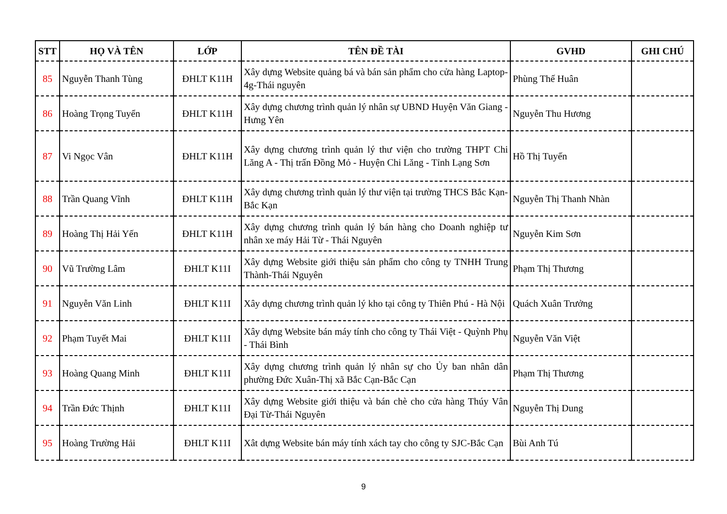| STT | HỌ VÀ TÊN | LỚP | TÊN ĐỀ TÀI | GVHD | GHI CHÚ |
| --- | --- | --- | --- | --- | --- |
| 85 | Nguyễn Thanh Tùng | ĐHLT K11H | Xây dựng Website quảng bá và bán sản phẩm cho cửa hàng Laptop-4g-Thái nguyên | Phùng Thế Huân | |
| 86 | Hoàng Trọng Tuyển | ĐHLT K11H | Xây dựng chương trình quản lý nhân sự UBND Huyện Văn Giang - Hưng Yên | Nguyễn Thu Hương | |
| 87 | Vi Ngọc Vân | ĐHLT K11H | Xây dựng chương trình quản lý thư viện cho trường THPT Chi Lăng A - Thị trấn Đồng Mỏ - Huyện Chi Lăng - Tỉnh Lạng Sơn | Hồ Thị Tuyến | |
| 88 | Trần Quang Vĩnh | ĐHLT K11H | Xây dựng chương trình quản lý thư viện tại trường THCS Bắc Kạn- Bắc Kạn | Nguyễn Thị Thanh Nhàn | |
| 89 | Hoàng Thị Hải Yến | ĐHLT K11H | Xây dựng chương trình quản lý bán hàng cho Doanh nghiệp tư nhân xe máy Hải Từ - Thái Nguyên | Nguyễn Kim Sơn | |
| 90 | Vũ Trường Lâm | ĐHLT K11I | Xây dựng Website giới thiệu sản phẩm cho công ty TNHH Trung Thành-Thái Nguyên | Phạm Thị Thương | |
| 91 | Nguyễn Văn Linh | ĐHLT K11I | Xây dựng chương trình quản lý kho tại công ty Thiên Phú - Hà Nội | Quách Xuân Trưởng | |
| 92 | Phạm Tuyết Mai | ĐHLT K11I | Xây dựng Website bán máy tính cho công ty Thái Việt - Quỳnh Phụ - Thái Bình | Nguyễn Văn Việt | |
| 93 | Hoàng Quang Minh | ĐHLT K11I | Xây dựng chương trình quản lý nhân sự cho Ủy ban nhân dân phường Đức Xuân-Thị xã Bắc Cạn-Bắc Cạn | Phạm Thị Thương | |
| 94 | Trần Đức Thịnh | ĐHLT K11I | Xây dựng Website giới thiệu và bán chè cho cửa hàng Thúy Vân Đại Từ-Thái Nguyên | Nguyễn Thị Dung | |
| 95 | Hoàng Trường Hải | ĐHLT K11I | Xât dựng Website bán máy tính xách tay cho công ty SJC-Bắc Cạn | Bùi Anh Tú | |
9